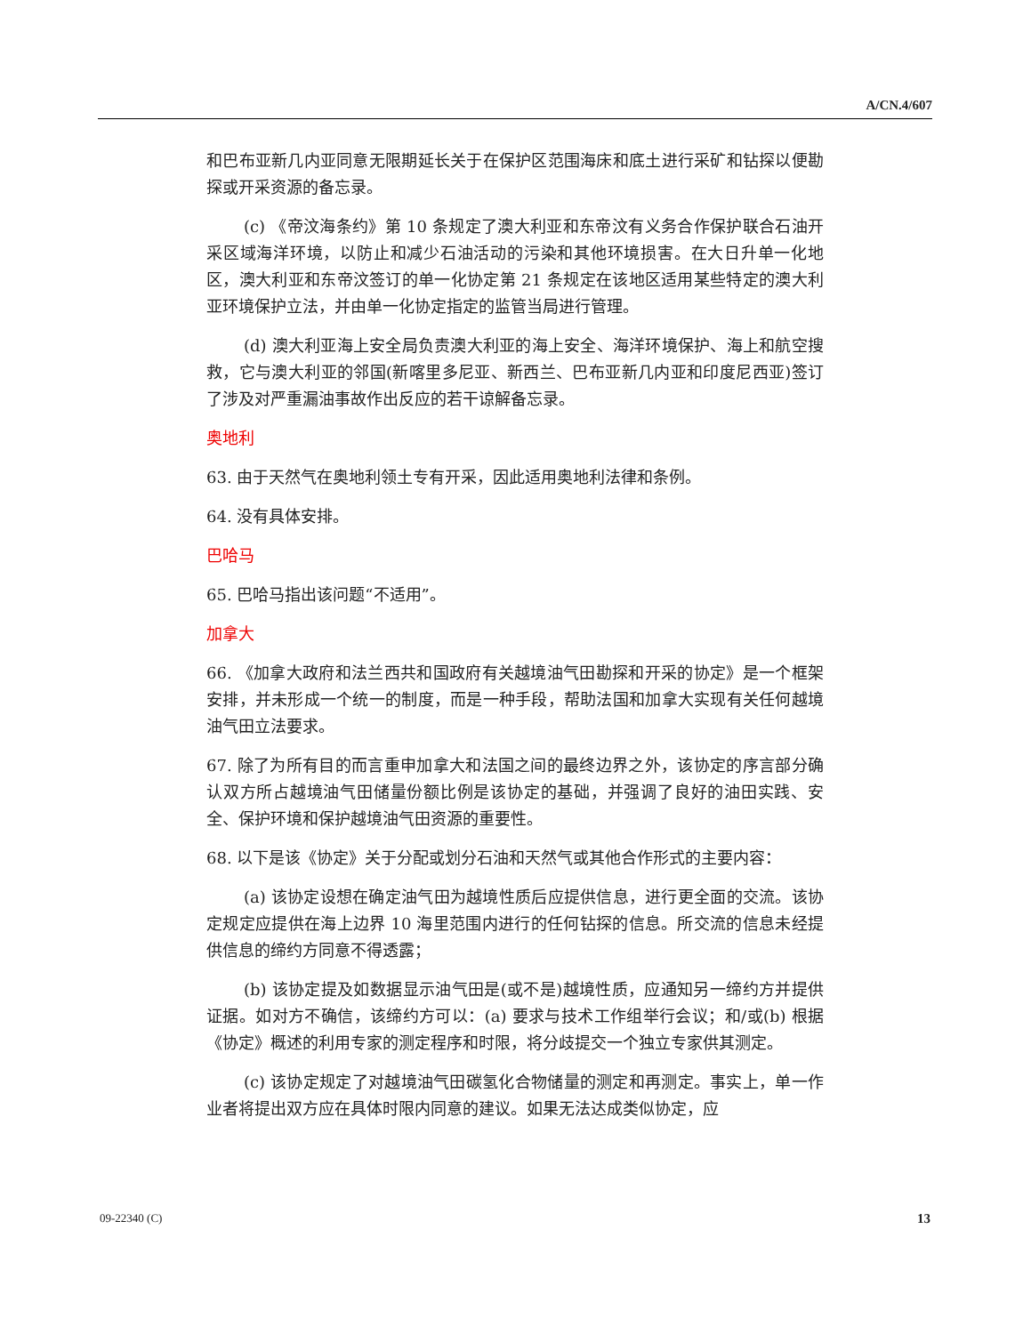A/CN.4/607
和巴布亚新几内亚同意无限期延长关于在保护区范围海床和底土进行采矿和钻探以便勘探或开采资源的备忘录。
(c) 《帝汶海条约》第 10 条规定了澳大利亚和东帝汶有义务合作保护联合石油开采区域海洋环境，以防止和减少石油活动的污染和其他环境损害。在大日升单一化地区，澳大利亚和东帝汶签订的单一化协定第 21 条规定在该地区适用某些特定的澳大利亚环境保护立法，并由单一化协定指定的监管当局进行管理。
(d) 澳大利亚海上安全局负责澳大利亚的海上安全、海洋环境保护、海上和航空搜救，它与澳大利亚的邻国(新喀里多尼亚、新西兰、巴布亚新几内亚和印度尼西亚)签订了涉及对严重漏油事故作出反应的若干谅解备忘录。
奥地利
63. 由于天然气在奥地利领土专有开采，因此适用奥地利法律和条例。
64. 没有具体安排。
巴哈马
65. 巴哈马指出该问题“不适用”。
加拿大
66. 《加拿大政府和法兰西共和国政府有关越境油气田勘探和开采的协定》是一个框架安排，并未形成一个统一的制度，而是一种手段，帮助法国和加拿大实现有关任何越境油气田立法要求。
67. 除了为所有目的而言重申加拿大和法国之间的最终边界之外，该协定的序言部分确认双方所占越境油气田储量份额比例是该协定的基础，并强调了良好的油田实践、安全、保护环境和保护越境油气田资源的重要性。
68. 以下是该《协定》关于分配或划分石油和天然气或其他合作形式的主要内容：
(a) 该协定设想在确定油气田为越境性质后应提供信息，进行更全面的交流。该协定规定应提供在海上边界 10 海里范围内进行的任何钻探的信息。所交流的信息未经提供信息的缔约方同意不得透露；
(b) 该协定提及如数据显示油气田是(或不是)越境性质，应通知另一缔约方并提供证据。如对方不确信，该缔约方可以：(a) 要求与技术工作组举行会议；和/或(b) 根据《协定》概述的利用专家的测定程序和时限，将分歧提交一个独立专家供其测定。
(c) 该协定规定了对越境油气田碳氢化合物储量的测定和再测定。事实上，单一作业者将提出双方应在具体时限内同意的建议。如果无法达成类似协定，应
09-22340 (C) 13